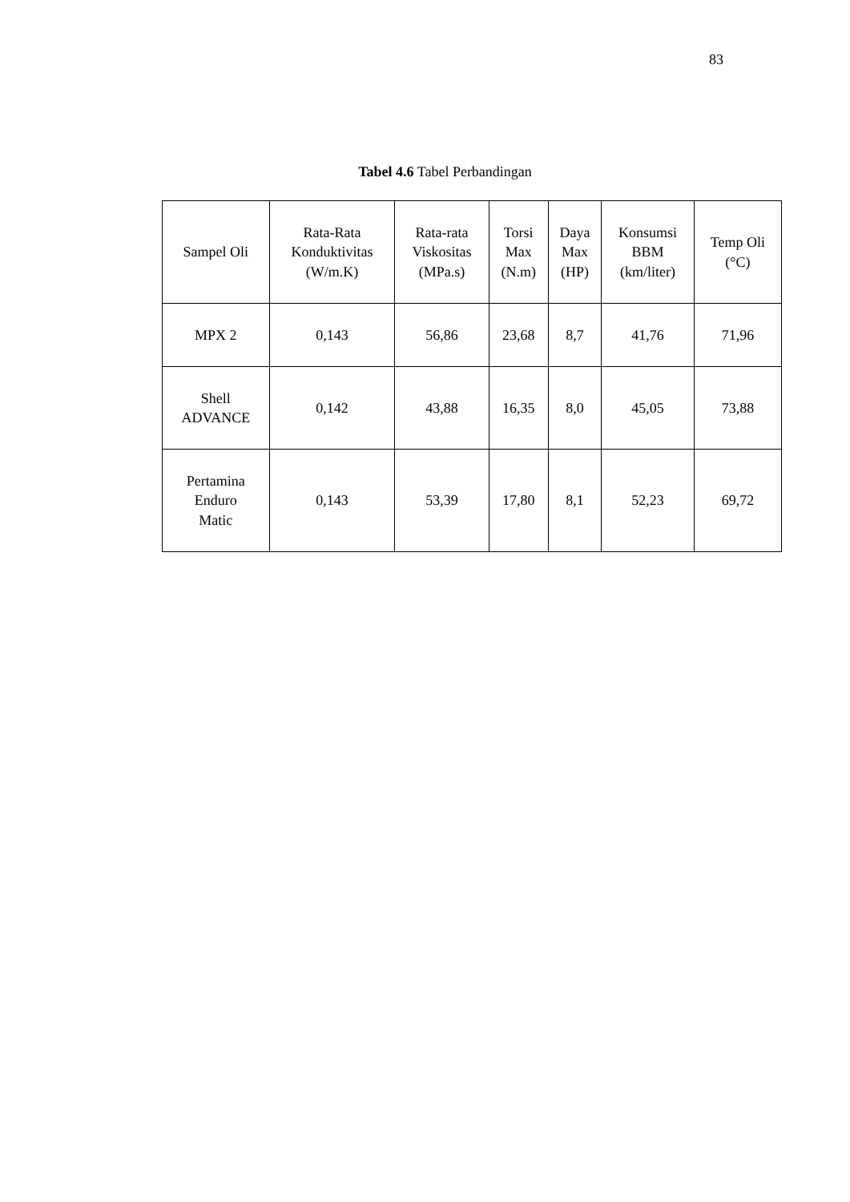83
Tabel 4.6 Tabel Perbandingan
| Sampel Oli | Rata-Rata Konduktivitas (W/m.K) | Rata-rata Viskositas (MPa.s) | Torsi Max (N.m) | Daya Max (HP) | Konsumsi BBM (km/liter) | Temp Oli (°C) |
| --- | --- | --- | --- | --- | --- | --- |
| MPX 2 | 0,143 | 56,86 | 23,68 | 8,7 | 41,76 | 71,96 |
| Shell ADVANCE | 0,142 | 43,88 | 16,35 | 8,0 | 45,05 | 73,88 |
| Pertamina Enduro Matic | 0,143 | 53,39 | 17,80 | 8,1 | 52,23 | 69,72 |